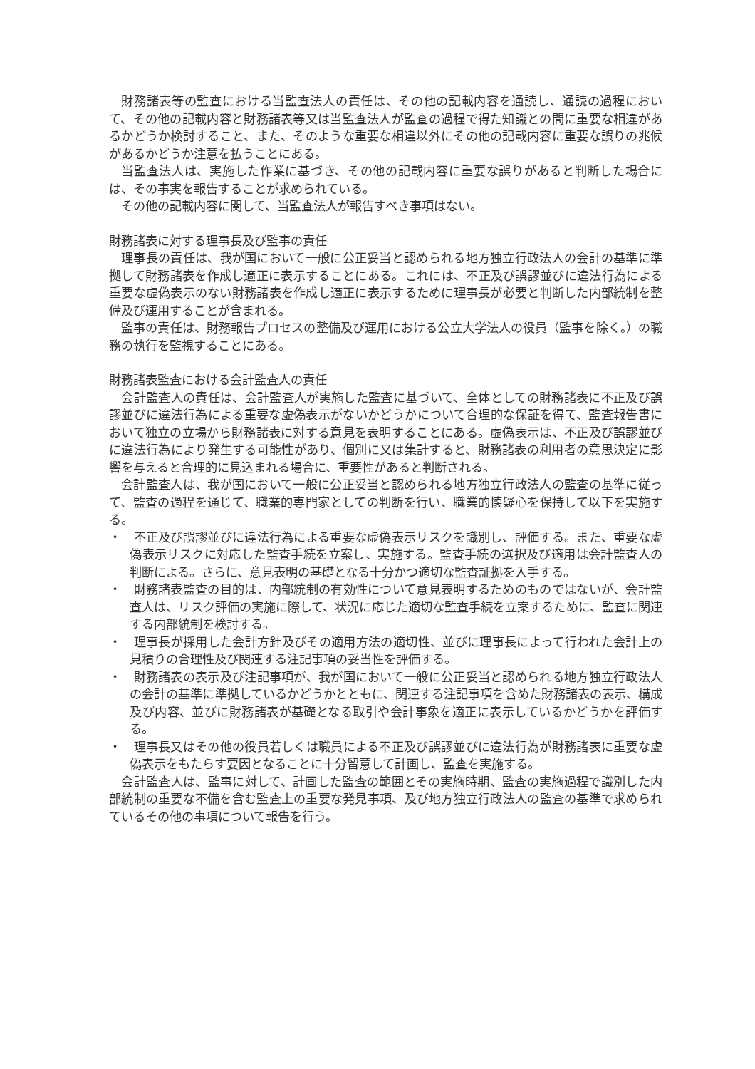財務諸表等の監査における当監査法人の責任は、その他の記載内容を通読し、通読の過程において、その他の記載内容と財務諸表等又は当監査法人が監査の過程で得た知識との間に重要な相違があるかどうか検討すること、また、そのような重要な相違以外にその他の記載内容に重要な誤りの兆候があるかどうか注意を払うことにある。
当監査法人は、実施した作業に基づき、その他の記載内容に重要な誤りがあると判断した場合には、その事実を報告することが求められている。
その他の記載内容に関して、当監査法人が報告すべき事項はない。
財務諸表に対する理事長及び監事の責任
理事長の責任は、我が国において一般に公正妥当と認められる地方独立行政法人の会計の基準に準拠して財務諸表を作成し適正に表示することにある。これには、不正及び誤謬並びに違法行為による重要な虚偽表示のない財務諸表を作成し適正に表示するために理事長が必要と判断した内部統制を整備及び運用することが含まれる。
監事の責任は、財務報告プロセスの整備及び運用における公立大学法人の役員（監事を除く。）の職務の執行を監視することにある。
財務諸表監査における会計監査人の責任
会計監査人の責任は、会計監査人が実施した監査に基づいて、全体としての財務諸表に不正及び誤謬並びに違法行為による重要な虚偽表示がないかどうかについて合理的な保証を得て、監査報告書において独立の立場から財務諸表に対する意見を表明することにある。虚偽表示は、不正及び誤謬並びに違法行為により発生する可能性があり、個別に又は集計すると、財務諸表の利用者の意思決定に影響を与えると合理的に見込まれる場合に、重要性があると判断される。
会計監査人は、我が国において一般に公正妥当と認められる地方独立行政法人の監査の基準に従って、監査の過程を通じて、職業的専門家としての判断を行い、職業的懐疑心を保持して以下を実施する。
・　不正及び誤謬並びに違法行為による重要な虚偽表示リスクを識別し、評価する。また、重要な虚偽表示リスクに対応した監査手続を立案し、実施する。監査手続の選択及び適用は会計監査人の判断による。さらに、意見表明の基礎となる十分かつ適切な監査証拠を入手する。
・　財務諸表監査の目的は、内部統制の有効性について意見表明するためのものではないが、会計監査人は、リスク評価の実施に際して、状況に応じた適切な監査手続を立案するために、監査に関連する内部統制を検討する。
・　理事長が採用した会計方針及びその適用方法の適切性、並びに理事長によって行われた会計上の見積りの合理性及び関連する注記事項の妥当性を評価する。
・　財務諸表の表示及び注記事項が、我が国において一般に公正妥当と認められる地方独立行政法人の会計の基準に準拠しているかどうかとともに、関連する注記事項を含めた財務諸表の表示、構成及び内容、並びに財務諸表が基礎となる取引や会計事象を適正に表示しているかどうかを評価する。
・　理事長又はその他の役員若しくは職員による不正及び誤謬並びに違法行為が財務諸表に重要な虚偽表示をもたらす要因となることに十分留意して計画し、監査を実施する。
会計監査人は、監事に対して、計画した監査の範囲とその実施時期、監査の実施過程で識別した内部統制の重要な不備を含む監査上の重要な発見事項、及び地方独立行政法人の監査の基準で求められているその他の事項について報告を行う。